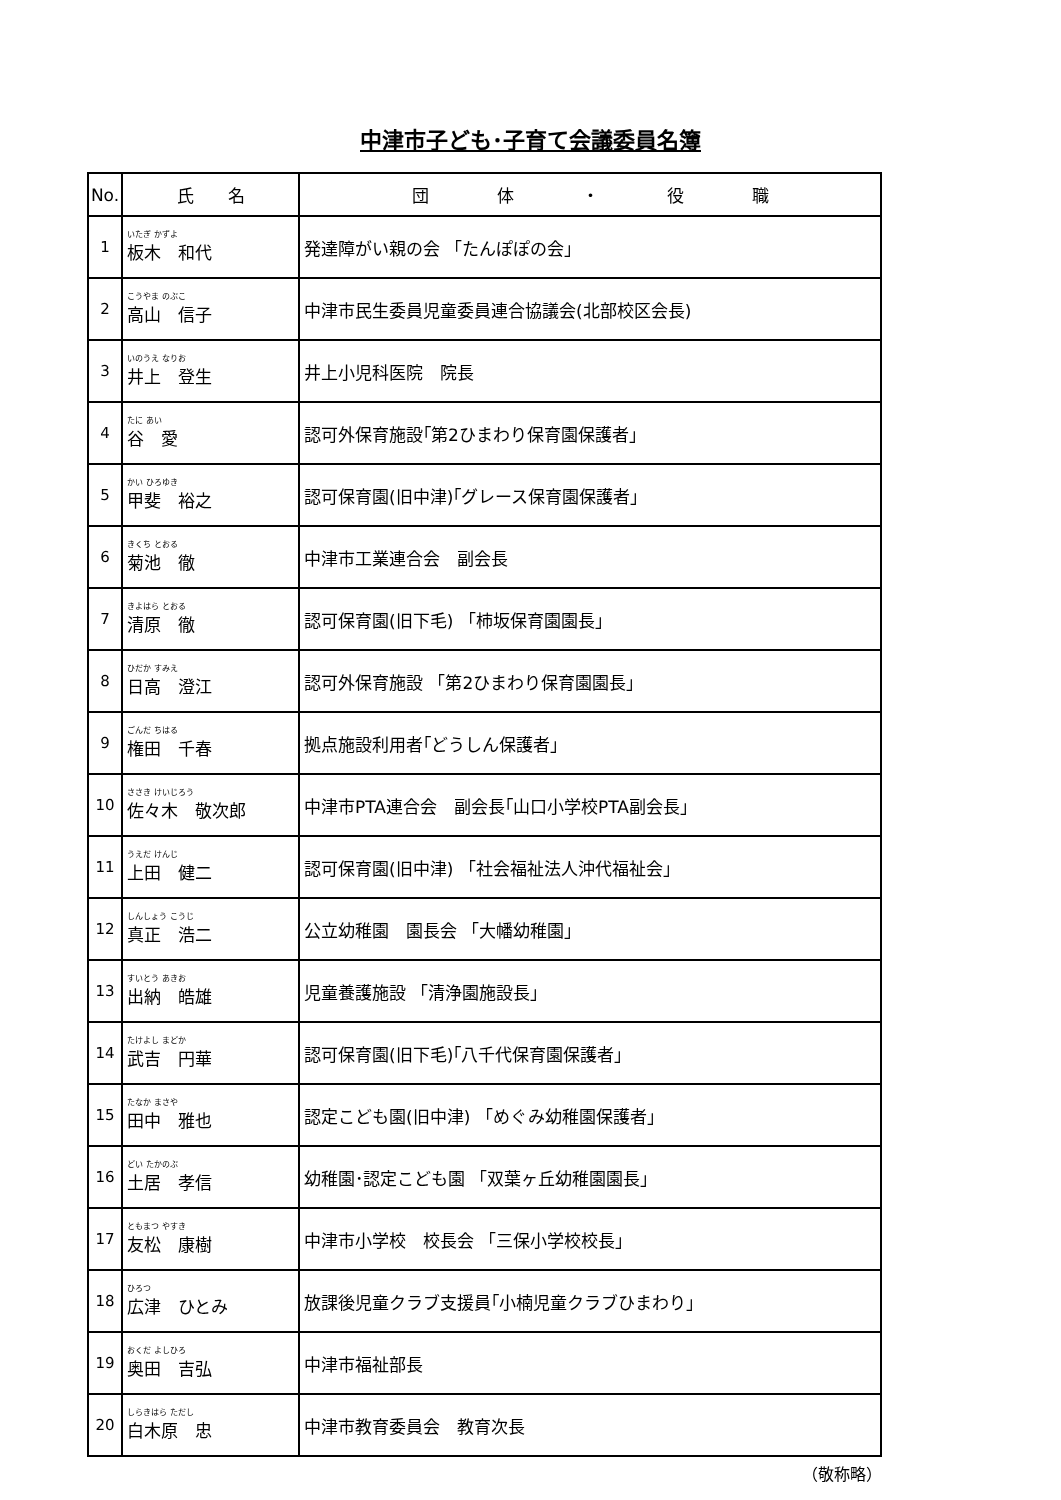中津市子ども･子育て会議委員名簿
| No. | 氏 名 | 団 体 ・ 役 職 |
| --- | --- | --- |
| 1 | いたぎ かずよ 板木 和代 | 発達障がい親の会 「たんぽぽの会」 |
| 2 | こうやま のぶこ 高山 信子 | 中津市民生委員児童委員連合協議会(北部校区会長) |
| 3 | いのうえ なりお 井上 登生 | 井上小児科医院 院長 |
| 4 | たに あい 谷 愛 | 認可外保育施設｢第2ひまわり保育園保護者」 |
| 5 | かい ひろゆき 甲斐 裕之 | 認可保育園(旧中津)｢グレース保育園保護者」 |
| 6 | きくち とおる 菊池 徹 | 中津市工業連合会 副会長 |
| 7 | きよはら とおる 清原 徹 | 認可保育園(旧下毛) 「柿坂保育園園長」 |
| 8 | ひだか すみえ 日高 澄江 | 認可外保育施設 「第2ひまわり保育園園長」 |
| 9 | ごんだ ちはる 権田 千春 | 拠点施設利用者｢どうしん保護者」 |
| 10 | ささき けいじろう 佐々木 敬次郎 | 中津市PTA連合会 副会長｢山口小学校PTA副会長」 |
| 11 | うえだ けんじ 上田 健二 | 認可保育園(旧中津) 「社会福祉法人沖代福祉会」 |
| 12 | しんしょう こうじ 真正 浩二 | 公立幼稚園 園長会 「大幡幼稚園」 |
| 13 | すいとう あきお 出納 皓雄 | 児童養護施設 「清浄園施設長」 |
| 14 | たけよし まどか 武吉 円華 | 認可保育園(旧下毛)｢八千代保育園保護者」 |
| 15 | たなか まさや 田中 雅也 | 認定こども園(旧中津) 「めぐみ幼稚園保護者」 |
| 16 | どい たかのぶ 土居 孝信 | 幼稚園･認定こども園 「双葉ヶ丘幼稚園園長」 |
| 17 | ともまつ やすき 友松 康樹 | 中津市小学校 校長会 「三保小学校校長」 |
| 18 | ひろつ 広津 ひとみ | 放課後児童クラブ支援員｢小楠児童クラブひまわり」 |
| 19 | おくだ よしひろ 奥田 吉弘 | 中津市福祉部長 |
| 20 | しらきはら ただし 白木原 忠 | 中津市教育委員会 教育次長 |
（敬称略）